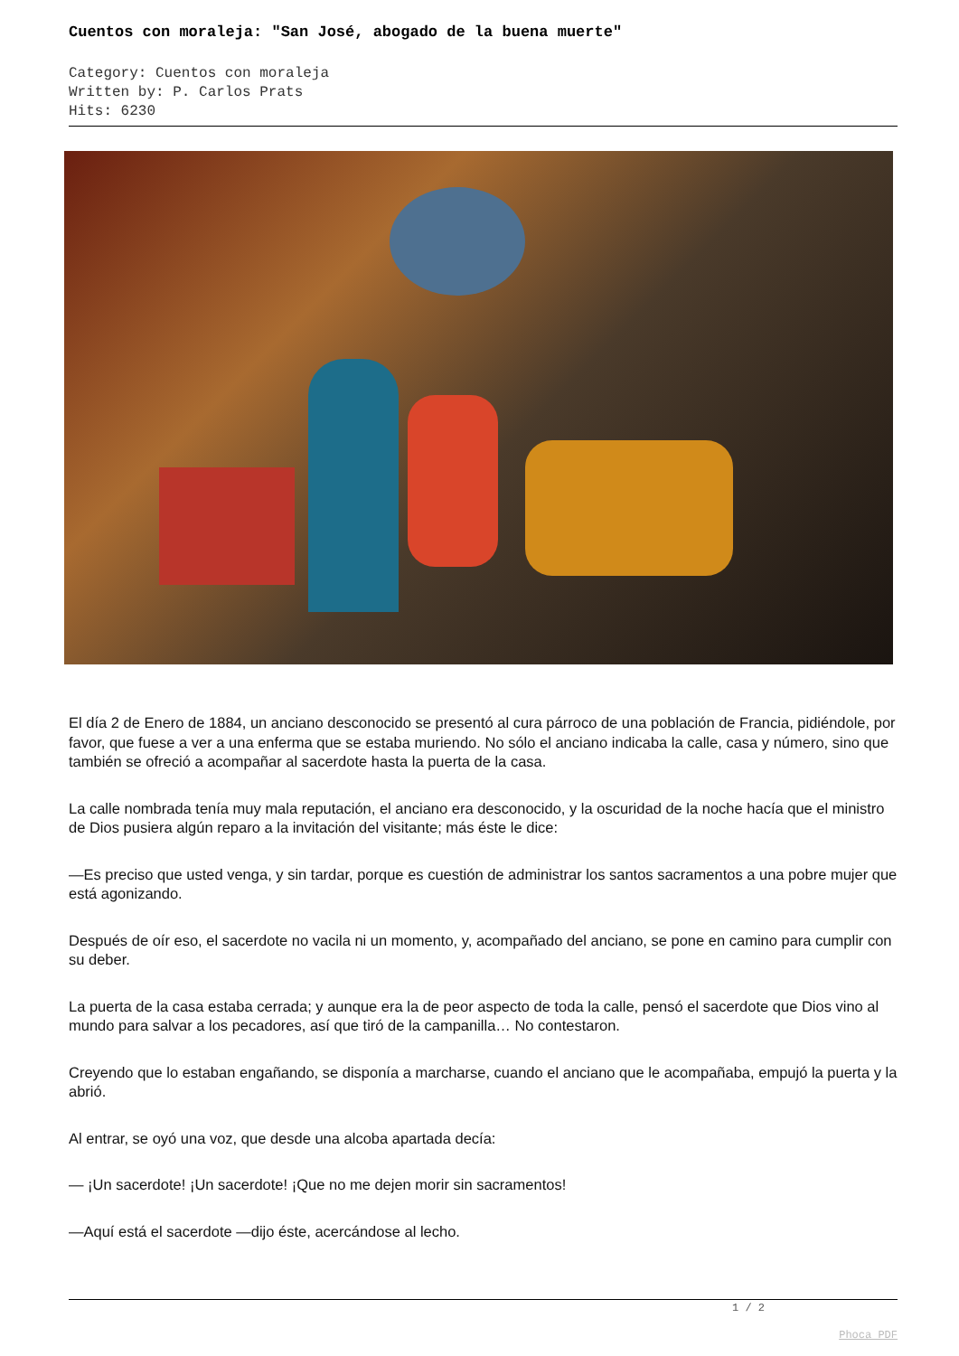Cuentos con moraleja: "San José, abogado de la buena muerte"
Category: Cuentos con moraleja
Written by: P. Carlos Prats
Hits: 6230
El día 2 de Enero de 1884, un anciano desconocido se presentó al cura párroco de una población de Francia, pidiéndole, por favor, que fuese a ver a una enferma que se estaba muriendo. No sólo el anciano indicaba la calle, casa y número, sino que también se ofreció a acompañar al sacerdote hasta la puerta de la casa.
La calle nombrada tenía muy mala reputación, el anciano era desconocido, y la oscuridad de la noche hacía que el ministro de Dios pusiera algún reparo a la invitación del visitante; más éste le dice:
—Es preciso que usted venga, y sin tardar, porque es cuestión de administrar los santos sacramentos a una pobre mujer que está agonizando.
Después de oír eso, el sacerdote no vacila ni un momento, y, acompañado del anciano, se pone en camino para cumplir con su deber.
La puerta de la casa estaba cerrada; y aunque era la de peor aspecto de toda la calle, pensó el sacerdote que Dios vino al mundo para salvar a los pecadores, así que tiró de la campanilla… No contestaron.
Creyendo que lo estaban engañando, se disponía a marcharse, cuando el anciano que le acompañaba, empujó la puerta y la abrió.
Al entrar, se oyó una voz, que desde una alcoba apartada decía:
— ¡Un sacerdote! ¡Un sacerdote! ¡Que no me dejen morir sin sacramentos!
—Aquí está el sacerdote —dijo éste, acercándose al lecho.
1 / 2
Phoca PDF